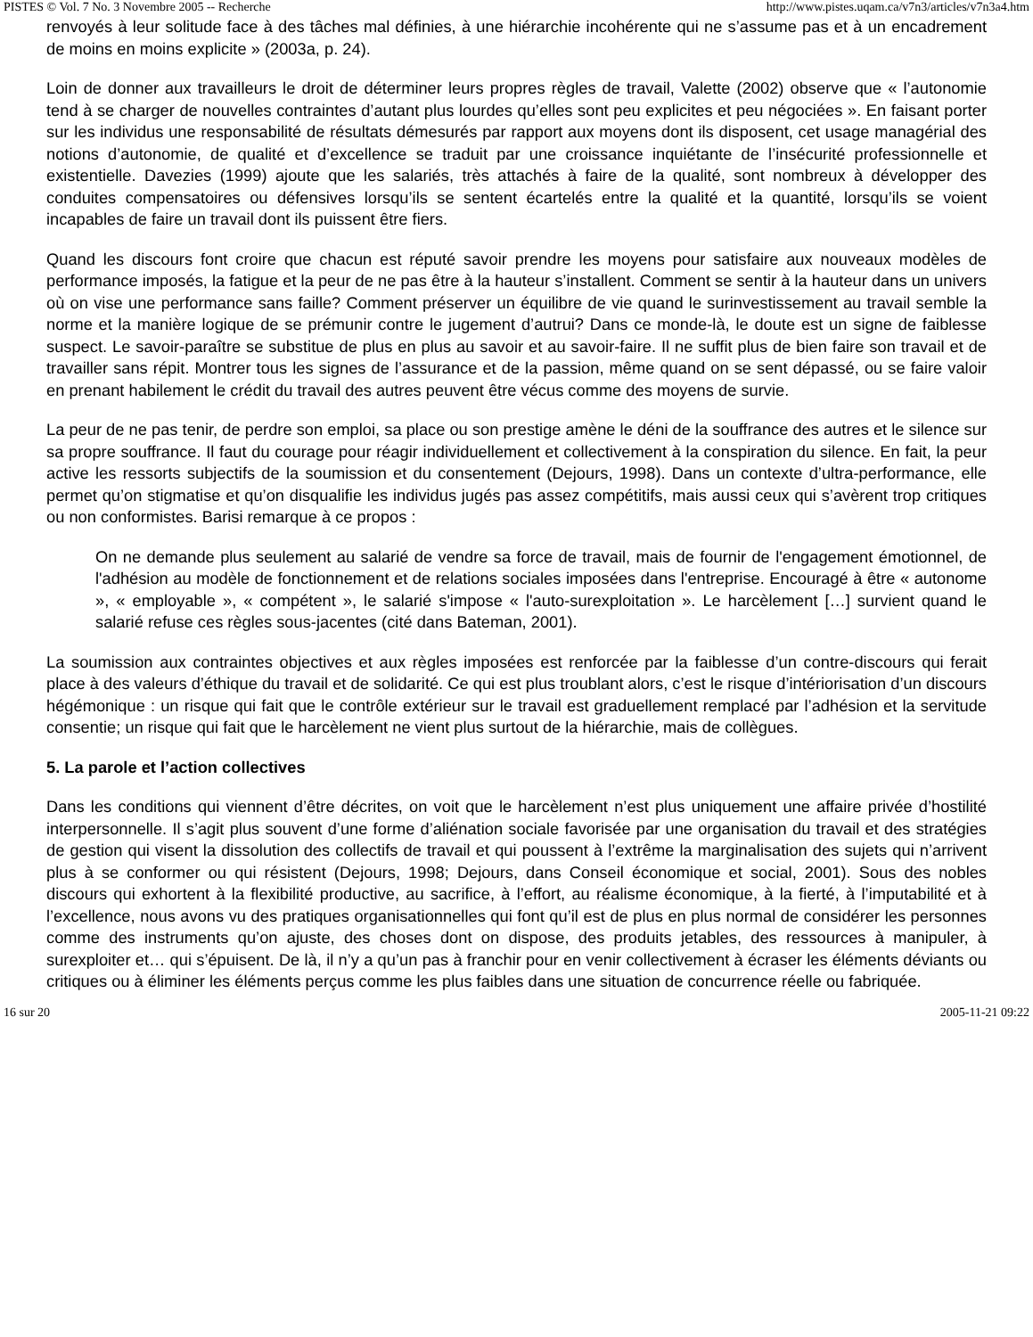PISTES © Vol. 7 No. 3 Novembre 2005 -- Recherche http://www.pistes.uqam.ca/v7n3/articles/v7n3a4.htm
renvoyés à leur solitude face à des tâches mal définies, à une hiérarchie incohérente qui ne s’assume pas et à un encadrement de moins en moins explicite » (2003a, p. 24).
Loin de donner aux travailleurs le droit de déterminer leurs propres règles de travail, Valette (2002) observe que « l’autonomie tend à se charger de nouvelles contraintes d’autant plus lourdes qu’elles sont peu explicites et peu négociées ». En faisant porter sur les individus une responsabilité de résultats démesurés par rapport aux moyens dont ils disposent, cet usage managérial des notions d’autonomie, de qualité et d’excellence se traduit par une croissance inquiétante de l’insécurité professionnelle et existentielle. Davezies (1999) ajoute que les salariés, très attachés à faire de la qualité, sont nombreux à développer des conduites compensatoires ou défensives lorsqu’ils se sentent écartelés entre la qualité et la quantité, lorsqu’ils se voient incapables de faire un travail dont ils puissent être fiers.
Quand les discours font croire que chacun est réputé savoir prendre les moyens pour satisfaire aux nouveaux modèles de performance imposés, la fatigue et la peur de ne pas être à la hauteur s’installent. Comment se sentir à la hauteur dans un univers où on vise une performance sans faille? Comment préserver un équilibre de vie quand le surinvestissement au travail semble la norme et la manière logique de se prémunir contre le jugement d’autrui? Dans ce monde-là, le doute est un signe de faiblesse suspect. Le savoir-paraître se substitue de plus en plus au savoir et au savoir-faire. Il ne suffit plus de bien faire son travail et de travailler sans répit. Montrer tous les signes de l’assurance et de la passion, même quand on se sent dépassé, ou se faire valoir en prenant habilement le crédit du travail des autres peuvent être vécus comme des moyens de survie.
La peur de ne pas tenir, de perdre son emploi, sa place ou son prestige amène le déni de la souffrance des autres et le silence sur sa propre souffrance. Il faut du courage pour réagir individuellement et collectivement à la conspiration du silence. En fait, la peur active les ressorts subjectifs de la soumission et du consentement (Dejours, 1998). Dans un contexte d’ultra-performance, elle permet qu’on stigmatise et qu’on disqualifie les individus jugés pas assez compétitifs, mais aussi ceux qui s’avèrent trop critiques ou non conformistes. Barisi remarque à ce propos :
On ne demande plus seulement au salarié de vendre sa force de travail, mais de fournir de l'engagement émotionnel, de l'adhésion au modèle de fonctionnement et de relations sociales imposées dans l'entreprise. Encouragé à être « autonome », « employable », « compétent », le salarié s'impose « l'auto-surexploitation ». Le harcèlement […] survient quand le salarié refuse ces règles sous-jacentes (cité dans Bateman, 2001).
La soumission aux contraintes objectives et aux règles imposées est renforcée par la faiblesse d’un contre-discours qui ferait place à des valeurs d’éthique du travail et de solidarité. Ce qui est plus troublant alors, c’est le risque d’intériorisation d’un discours hégémonique : un risque qui fait que le contrôle extérieur sur le travail est graduellement remplacé par l’adhésion et la servitude consentie; un risque qui fait que le harcèlement ne vient plus surtout de la hiérarchie, mais de collègues.
5. La parole et l’action collectives
Dans les conditions qui viennent d’être décrites, on voit que le harcèlement n’est plus uniquement une affaire privée d’hostilité interpersonnelle. Il s’agit plus souvent d’une forme d’aliénation sociale favorisée par une organisation du travail et des stratégies de gestion qui visent la dissolution des collectifs de travail et qui poussent à l’extrême la marginalisation des sujets qui n’arrivent plus à se conformer ou qui résistent (Dejours, 1998; Dejours, dans Conseil économique et social, 2001). Sous des nobles discours qui exhortent à la flexibilité productive, au sacrifice, à l’effort, au réalisme économique, à la fierté, à l’imputabilité et à l’excellence, nous avons vu des pratiques organisationnelles qui font qu’il est de plus en plus normal de considérer les personnes comme des instruments qu’on ajuste, des choses dont on dispose, des produits jetables, des ressources à manipuler, à surexploiter et… qui s’épuisent. De là, il n’y a qu’un pas à franchir pour en venir collectivement à écraser les éléments déviants ou critiques ou à éliminer les éléments perçus comme les plus faibles dans une situation de concurrence réelle ou fabriquée.
16 sur 20 2005-11-21 09:22